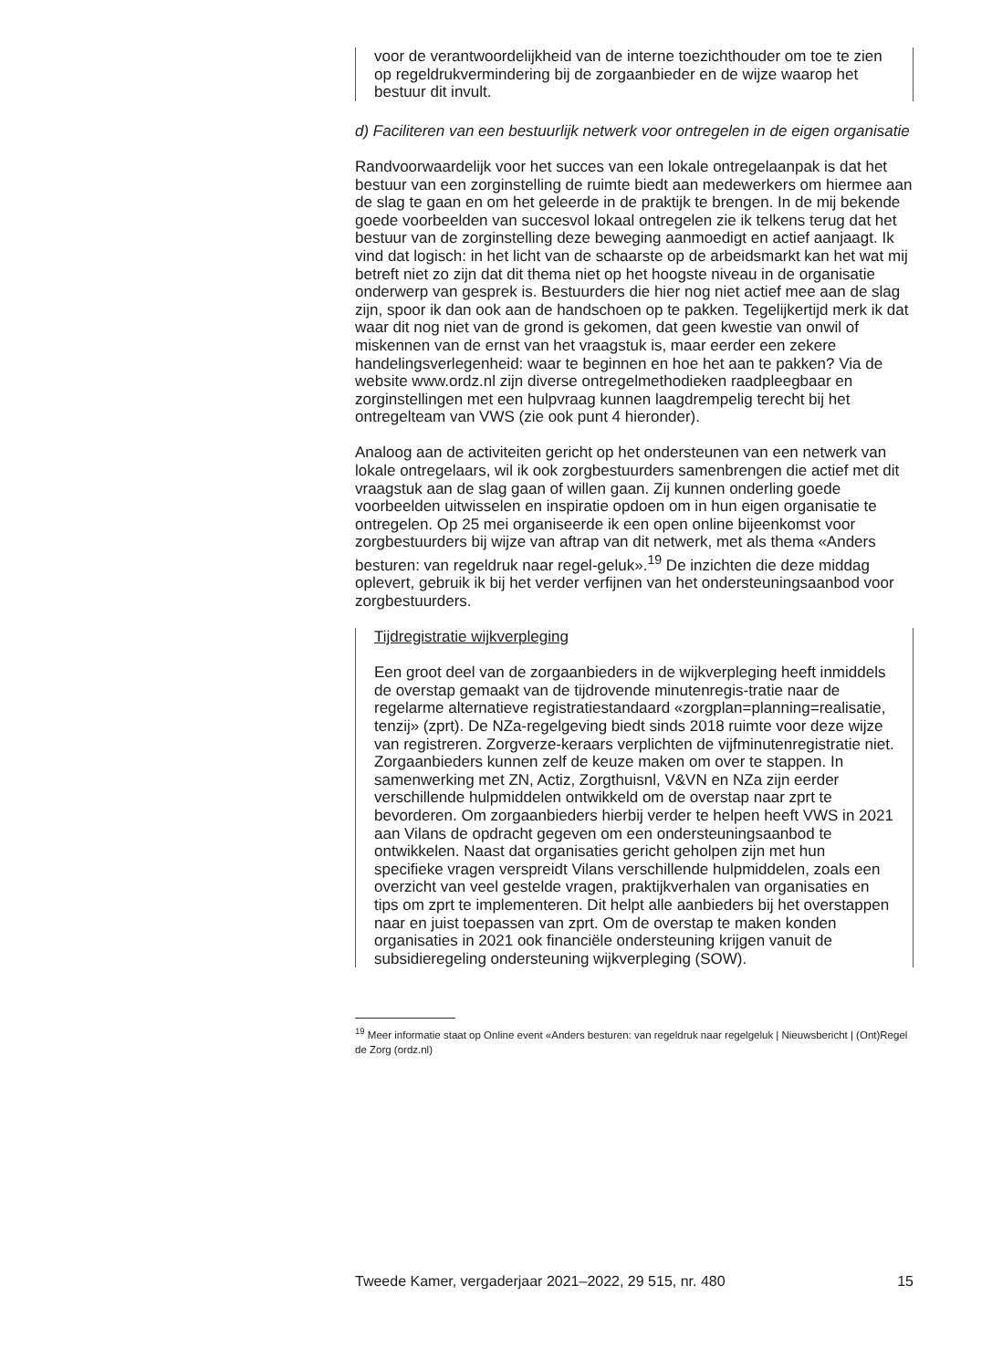voor de verantwoordelijkheid van de interne toezichthouder om toe te zien op regeldrukvermindering bij de zorgaanbieder en de wijze waarop het bestuur dit invult.
d) Faciliteren van een bestuurlijk netwerk voor ontregelen in de eigen organisatie
Randvoorwaardelijk voor het succes van een lokale ontregelaanpak is dat het bestuur van een zorginstelling de ruimte biedt aan medewerkers om hiermee aan de slag te gaan en om het geleerde in de praktijk te brengen. In de mij bekende goede voorbeelden van succesvol lokaal ontregelen zie ik telkens terug dat het bestuur van de zorginstelling deze beweging aanmoedigt en actief aanjaagt. Ik vind dat logisch: in het licht van de schaarste op de arbeidsmarkt kan het wat mij betreft niet zo zijn dat dit thema niet op het hoogste niveau in de organisatie onderwerp van gesprek is. Bestuurders die hier nog niet actief mee aan de slag zijn, spoor ik dan ook aan de handschoen op te pakken. Tegelijkertijd merk ik dat waar dit nog niet van de grond is gekomen, dat geen kwestie van onwil of miskennen van de ernst van het vraagstuk is, maar eerder een zekere handelingsverlegenheid: waar te beginnen en hoe het aan te pakken? Via de website www.ordz.nl zijn diverse ontregelmethodieken raadpleegbaar en zorginstellingen met een hulpvraag kunnen laagdrempelig terecht bij het ontregelteam van VWS (zie ook punt 4 hieronder).
Analoog aan de activiteiten gericht op het ondersteunen van een netwerk van lokale ontregelaars, wil ik ook zorgbestuurders samenbrengen die actief met dit vraagstuk aan de slag gaan of willen gaan. Zij kunnen onderling goede voorbeelden uitwisselen en inspiratie opdoen om in hun eigen organisatie te ontregelen. Op 25 mei organiseerde ik een open online bijeenkomst voor zorgbestuurders bij wijze van aftrap van dit netwerk, met als thema «Anders besturen: van regeldruk naar regel-geluk».<sup>19</sup> De inzichten die deze middag oplevert, gebruik ik bij het verder verfijnen van het ondersteuningsaanbod voor zorgbestuurders.
Tijdregistratie wijkverpleging
Een groot deel van de zorgaanbieders in de wijkverpleging heeft inmiddels de overstap gemaakt van de tijdrovende minutenregis-tratie naar de regelarme alternatieve registratiestandaard «zorgplan=planning=realisatie, tenzij» (zprt). De NZa-regelgeving biedt sinds 2018 ruimte voor deze wijze van registreren. Zorgverze-keraars verplichten de vijfminutenregistratie niet. Zorgaanbieders kunnen zelf de keuze maken om over te stappen. In samenwerking met ZN, Actiz, Zorgthuisnl, V&VN en NZa zijn eerder verschillende hulpmiddelen ontwikkeld om de overstap naar zprt te bevorderen. Om zorgaanbieders hierbij verder te helpen heeft VWS in 2021 aan Vilans de opdracht gegeven om een ondersteuningsaanbod te ontwikkelen. Naast dat organisaties gericht geholpen zijn met hun specifieke vragen verspreidt Vilans verschillende hulpmiddelen, zoals een overzicht van veel gestelde vragen, praktijkverhalen van organisaties en tips om zprt te implementeren. Dit helpt alle aanbieders bij het overstappen naar en juist toepassen van zprt. Om de overstap te maken konden organisaties in 2021 ook financiële ondersteuning krijgen vanuit de subsidieregeling ondersteuning wijkverpleging (SOW).
<sup>19</sup> Meer informatie staat op Online event «Anders besturen: van regeldruk naar regelgeluk | Nieuwsbericht | (Ont)Regel de Zorg (ordz.nl)
Tweede Kamer, vergaderjaar 2021–2022, 29 515, nr. 480 15